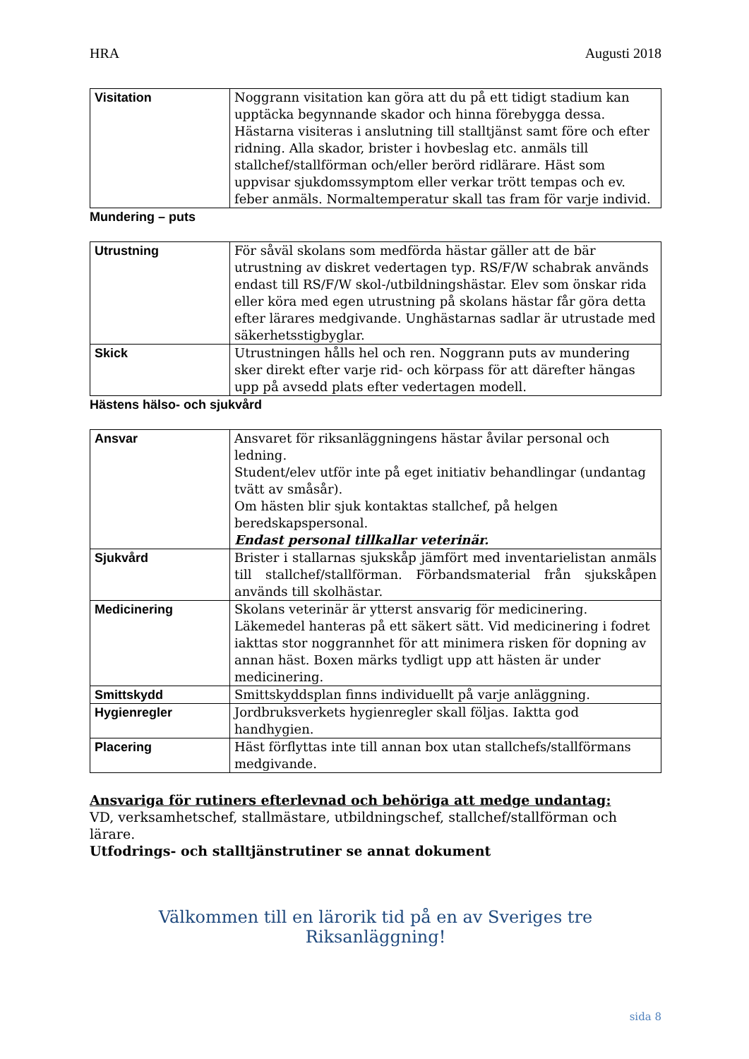HRA Augusti 2018
| Visitation | Noggrann visitation kan göra att du på ett tidigt stadium kan upptäcka begynnande skador och hinna förebygga dessa. Hästarna visiteras i anslutning till stalltjänst samt före och efter ridning. Alla skador, brister i hovbeslag etc. anmäls till stallchef/stallförman och/eller berörd ridlärare. Häst som uppvisar sjukdomssymptom eller verkar trött tempas och ev. feber anmäls. Normaltemperatur skall tas fram för varje individ. |
Mundering – puts
| Utrustning | För såväl skolans som medförda hästar gäller att de bär utrustning av diskret vedertagen typ. RS/F/W schabrak används endast till RS/F/W skol-/utbildningshästar. Elev som önskar rida eller köra med egen utrustning på skolans hästar får göra detta efter lärares medgivande. Unghästarnas sadlar är utrustade med säkerhetsstigbyglar. |
| Skick | Utrustningen hålls hel och ren. Noggrann puts av mundering sker direkt efter varje rid- och körpass för att därefter hängas upp på avsedd plats efter vedertagen modell. |
Hästens hälso- och sjukvård
| Ansvar | Ansvaret för riksanläggningens hästar åvilar personal och ledning. Student/elev utför inte på eget initiativ behandlingar (undantag tvätt av småsår). Om hästen blir sjuk kontaktas stallchef, på helgen beredskapspersonal. Endast personal tillkallar veterinär. |
| Sjukvård | Brister i stallarnas sjukskåp jämfört med inventarielistan anmäls till stallchef/stallförman. Förbandsmaterial från sjukskåpen används till skolhästar. |
| Medicinering | Skolans veterinär är ytterst ansvarig för medicinering. Läkemedel hanteras på ett säkert sätt. Vid medicinering i fodret iakttas stor noggrannhet för att minimera risken för dopning av annan häst. Boxen märks tydligt upp att hästen är under medicinering. |
| Smittskydd | Smittskyddsplan finns individuellt på varje anläggning. |
| Hygienregler | Jordbruksverkets hygienregler skall följas. Iaktta god handhygien. |
| Placering | Häst förflyttas inte till annan box utan stallchefs/stallförmans medgivande. |
Ansvariga för rutiners efterlevnad och behöriga att medge undantag:
VD, verksamhetschef, stallmästare, utbildningschef, stallchef/stallförman och lärare.
Utfodrings- och stalltjänstrutiner se annat dokument
Välkommen till en lärorik tid på en av Sveriges tre Riksanläggning!
sida 8